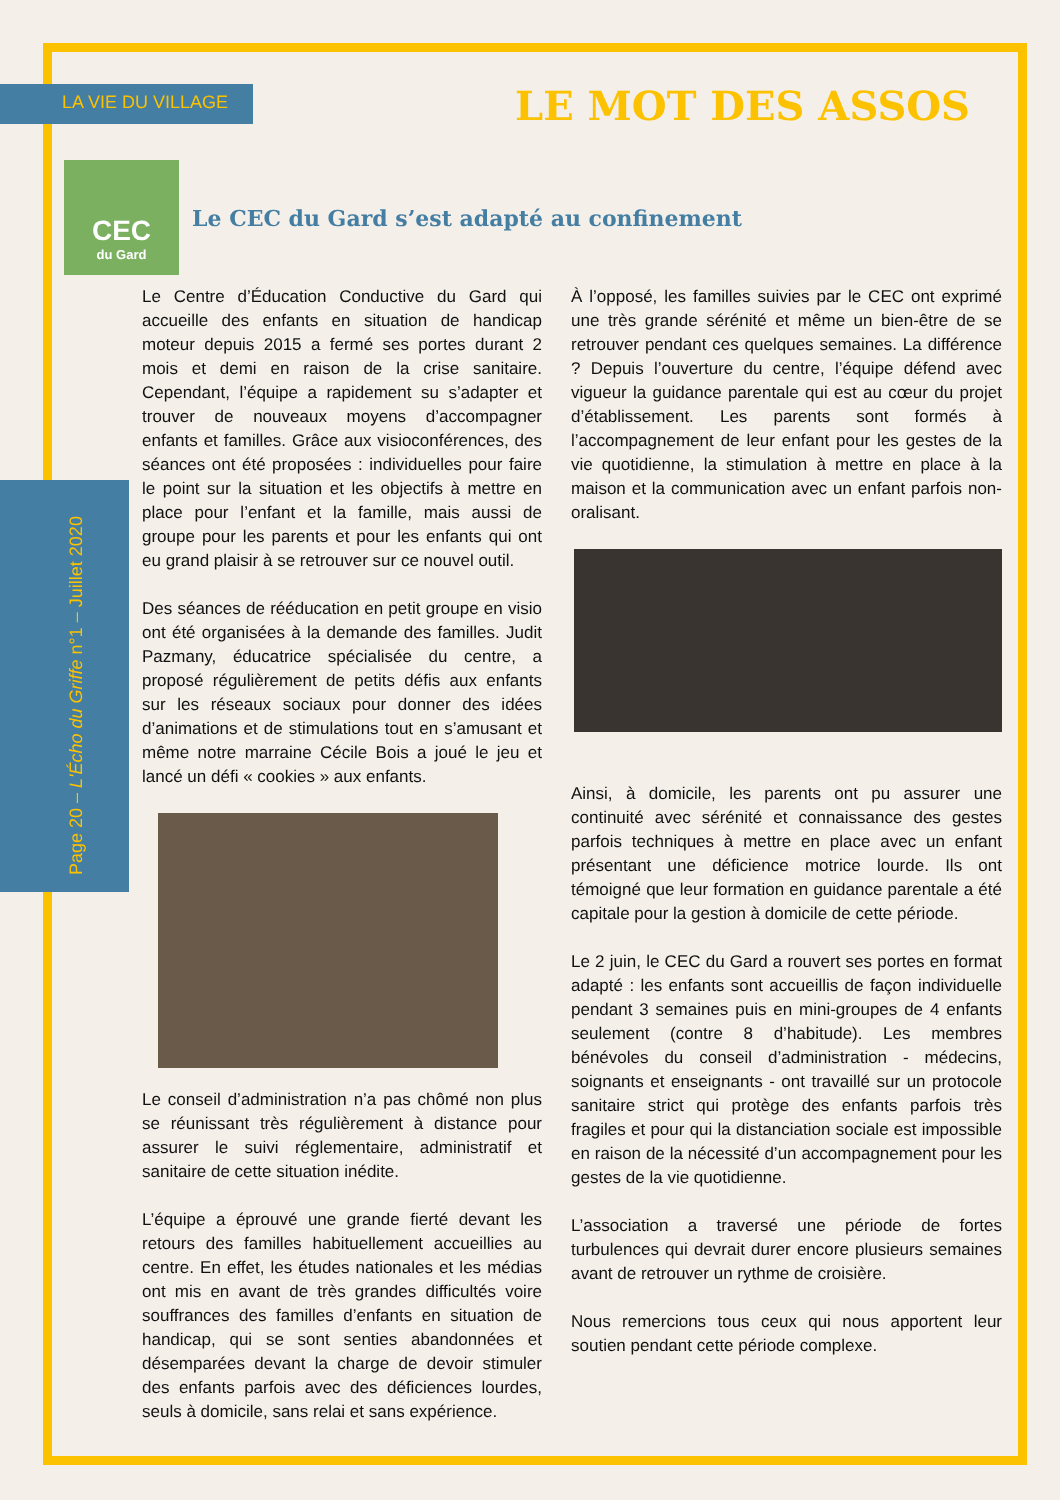LA VIE DU VILLAGE LE MOT DES ASSOS
Page 20 – L'Écho du Griffe n°1 – Juillet 2020
CEC
du Gard
Le CEC du Gard s’est adapté au confinement
Le Centre d’Éducation Conductive du Gard qui accueille des enfants en situation de handicap moteur depuis 2015 a fermé ses portes durant 2 mois et demi en raison de la crise sanitaire. Cependant, l’équipe a rapidement su s’adapter et trouver de nouveaux moyens d’accompagner enfants et familles. Grâce aux visioconférences, des séances ont été proposées : individuelles pour faire le point sur la situation et les objectifs à mettre en place pour l’enfant et la famille, mais aussi de groupe pour les parents et pour les enfants qui ont eu grand plaisir à se retrouver sur ce nouvel outil.
Des séances de rééducation en petit groupe en visio ont été organisées à la demande des familles. Judit Pazmany, éducatrice spécialisée du centre, a proposé régulièrement de petits défis aux enfants sur les réseaux sociaux pour donner des idées d’animations et de stimulations tout en s’amusant et même notre marraine Cécile Bois a joué le jeu et lancé un défi « cookies » aux enfants.
Le conseil d’administration n’a pas chômé non plus se réunissant très régulièrement à distance pour assurer le suivi réglementaire, administratif et sanitaire de cette situation inédite.
L’équipe a éprouvé une grande fierté devant les retours des familles habituellement accueillies au centre. En effet, les études nationales et les médias ont mis en avant de très grandes difficultés voire souffrances des familles d’enfants en situation de handicap, qui se sont senties abandonnées et désemparées devant la charge de devoir stimuler des enfants parfois avec des déficiences lourdes, seuls à domicile, sans relai et sans expérience.
À l’opposé, les familles suivies par le CEC ont exprimé une très grande sérénité et même un bien-être de se retrouver pendant ces quelques semaines. La différence ? Depuis l’ouverture du centre, l’équipe défend avec vigueur la guidance parentale qui est au cœur du projet d’établissement. Les parents sont formés à l’accompagnement de leur enfant pour les gestes de la vie quotidienne, la stimulation à mettre en place à la maison et la communication avec un enfant parfois non-oralisant.
Ainsi, à domicile, les parents ont pu assurer une continuité avec sérénité et connaissance des gestes parfois techniques à mettre en place avec un enfant présentant une déficience motrice lourde. Ils ont témoigné que leur formation en guidance parentale a été capitale pour la gestion à domicile de cette période.
Le 2 juin, le CEC du Gard a rouvert ses portes en format adapté : les enfants sont accueillis de façon individuelle pendant 3 semaines puis en mini-groupes de 4 enfants seulement (contre 8 d’habitude). Les membres bénévoles du conseil d’administration - médecins, soignants et enseignants - ont travaillé sur un protocole sanitaire strict qui protège des enfants parfois très fragiles et pour qui la distanciation sociale est impossible en raison de la nécessité d’un accompagnement pour les gestes de la vie quotidienne.
L’association a traversé une période de fortes turbulences qui devrait durer encore plusieurs semaines avant de retrouver un rythme de croisière.
Nous remercions tous ceux qui nous apportent leur soutien pendant cette période complexe.